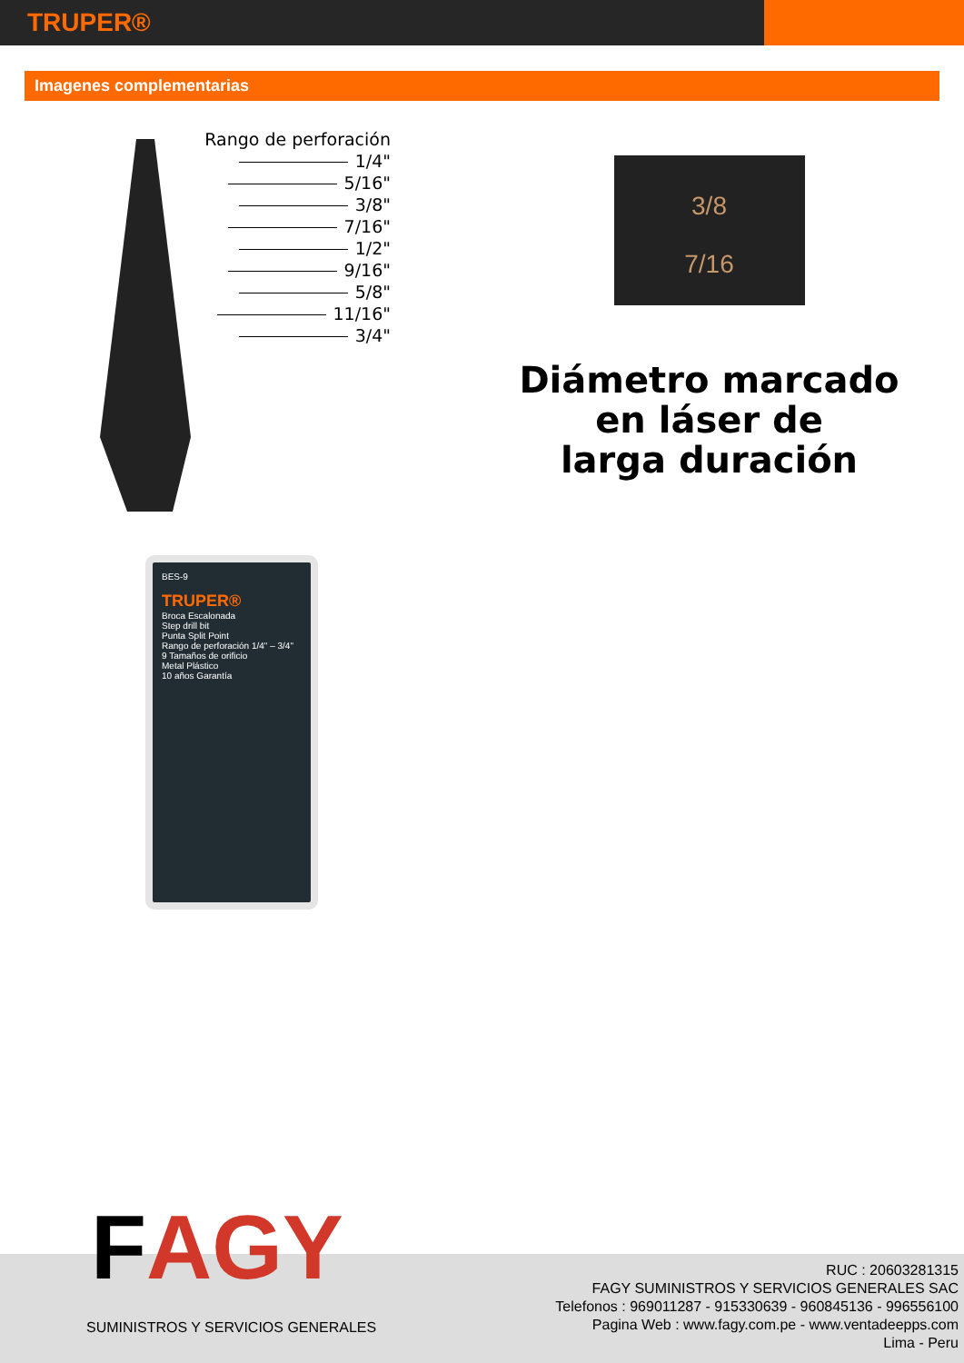TRUPER®
Imagenes complementarias
Rango de perforación
1/4"
5/16"
3/8"
7/16"
1/2"
9/16"
5/8"
11/16"
3/4"
3/8
7/16
Diámetro marcado
en láser de
larga duración
BES-9
TRUPER®
Broca Escalonada
Step drill bit
Punta Split Point
Rango de perforación 1/4" – 3/4"
9 Tamaños de orificio
Metal Plástico
10 años Garantía
FAGY
SUMINISTROS Y SERVICIOS GENERALES
RUC : 20603281315
FAGY SUMINISTROS Y SERVICIOS GENERALES SAC
Telefonos : 969011287 - 915330639 - 960845136 - 996556100
Pagina Web : www.fagy.com.pe - www.ventadeepps.com
Lima - Peru